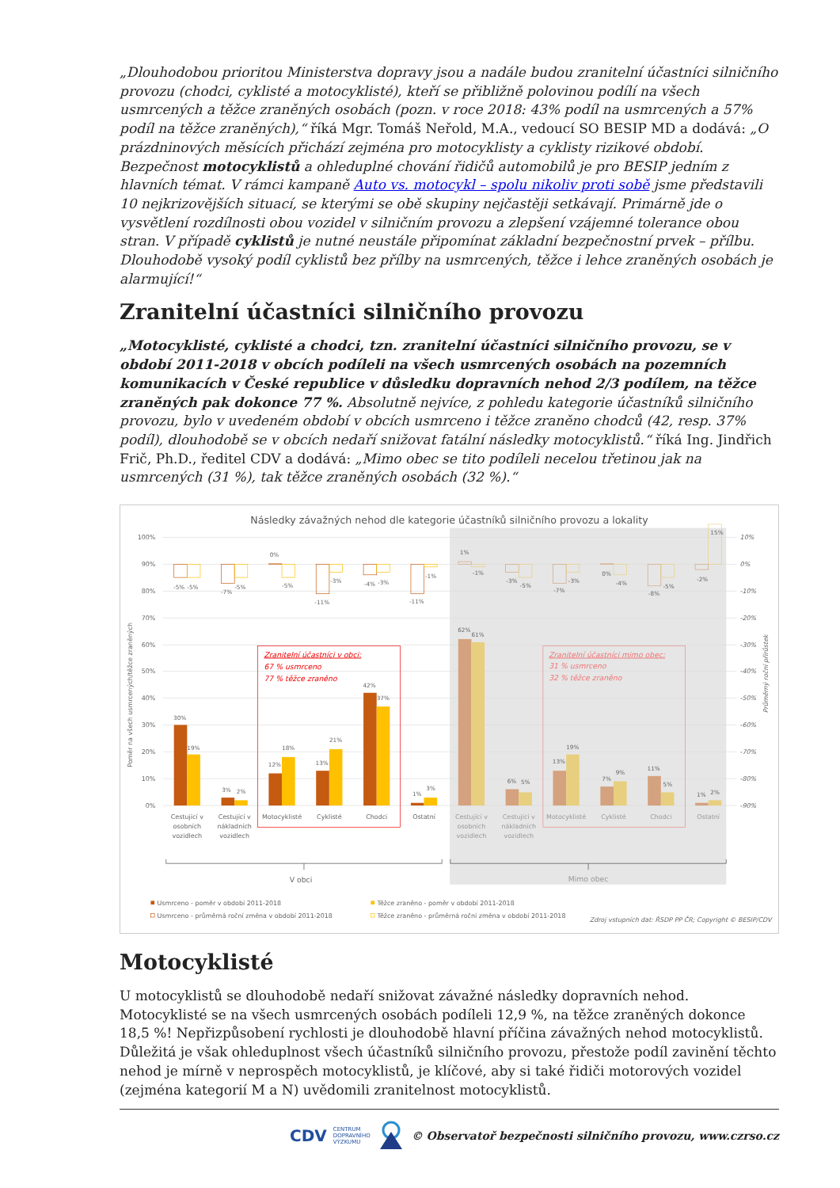„Dlouhodobou prioritou Ministerstva dopravy jsou a nadále budou zranitelní účastníci silničního provozu (chodci, cyklisté a motocyklisté), kteří se přibližně polovinou podílí na všech usmrcených a těžce zraněných osobách (pozn. v roce 2018: 43% podíl na usmrcených a 57% podíl na těžce zraněných),“ říká Mgr. Tomáš Neřold, M.A., vedoucí SO BESIP MD a dodává: „O prázdninových měsících přichází zejména pro motocyklisty a cyklisty rizikové období. Bezpečnost motocyklistů a ohleduplné chování řidičů automobilů je pro BESIP jedním z hlavních témat. V rámci kampaně Auto vs. motocykl – spolu nikoliv proti sobě jsme představili 10 nejkrizovějších situací, se kterými se obě skupiny nejčastěji setkávají. Primárně jde o vysvětlení rozdílnosti obou vozidel v silničním provozu a zlepšení vzájemné tolerance obou stran. V případě cyklistů je nutné neustále připomínat základní bezpečnostní prvek – přílbu. Dlouhodobě vysoký podíl cyklistů bez přílby na usmrcených, těžce i lehce zraněných osobách je alarmující!“
Zranitelní účastníci silničního provozu
„Motocyklisté, cyklisté a chodci, tzn. zranitelní účastníci silničního provozu, se v období 2011-2018 v obcích podíleli na všech usmrcených osobách na pozemních komunikacích v České republice v důsledku dopravních nehod 2/3 podílem, na těžce zraněných pak dokonce 77 %. Absolutně nejvíce, z pohledu kategorie účastníků silničního provozu, bylo v uvedeném období v obcích usmrceno i těžce zraněno chodců (42, resp. 37% podíl), dlouhodobě se v obcích nedaří snižovat fatální následky motocyklistů.“ říká Ing. Jindřich Frič, Ph.D., ředitel CDV a dodává: „Mimo obec se tito podíleli necelou třetinou jak na usmrcených (31 %), tak těžce zraněných osobách (32 %).“
Následky závažných nehod dle kategorie účastníků silničního provozu a lokality
100%
90%
80%
70%
60%
50%
40%
30%
20%
10%
0%
10%
0%
-10%
-20%
-30%
-40%
-50%
-60%
-70%
-80%
-90%
Poměr na všech usmrcených/těžce zraněných
Průměrný roční přírůstek
30%
19%
3%
2%
12%
18%
13%
21%
42%
37%
1%
3%
62%
61%
6%
5%
13%
19%
7%
9%
11%
5%
1%
2%
-5%
-5%
-7%
-5%
0%
-5%
-11%
-3%
-4%
-3%
-11%
-1%
1%
-1%
-3%
-5%
-7%
-3%
0%
-4%
-8%
-5%
-2%
15%
Zranitelní účastníci v obci:
67 % usmrceno
77 % těžce zraněno
Zranitelní účastníci mimo obec:
31 % usmrceno
32 % těžce zraněno
Cestující v
osobních
vozidlech
Cestující v
nákladních
vozidlech
Motocyklisté
Cyklisté
Chodci
Ostatní
Cestující v
osobních
vozidlech
Cestující v
nákladních
vozidlech
Motocyklisté
Cyklisté
Chodci
Ostatní
V obci
Mimo obec
Usmrceno - poměr v období 2011-2018
Usmrceno - průměrná roční změna v období 2011-2018
Těžce zraněno - poměr v období 2011-2018
Těžce zraněno - průměrná roční změna v období 2011-2018
Zdroj vstupních dat: ŘSDP PP ČR; Copyright © BESIP/CDV
Motocyklisté
U motocyklistů se dlouhodobě nedaří snižovat závažné následky dopravních nehod. Motocyklisté se na všech usmrcených osobách podíleli 12,9 %, na těžce zraněných dokonce 18,5 %! Nepřizpůsobení rychlosti je dlouhodobě hlavní příčina závažných nehod motocyklistů. Důležitá je však ohleduplnost všech účastníků silničního provozu, přestože podíl zavinění těchto nehod je mírně v neprospěch motocyklistů, je klíčové, aby si také řidiči motorových vozidel (zejména kategorií M a N) uvědomili zranitelnost motocyklistů.
CDV CENTRUM
DOPRAVNÍHO
VÝZKUMU © Observatoř bezpečnosti silničního provozu, www.czrso.cz